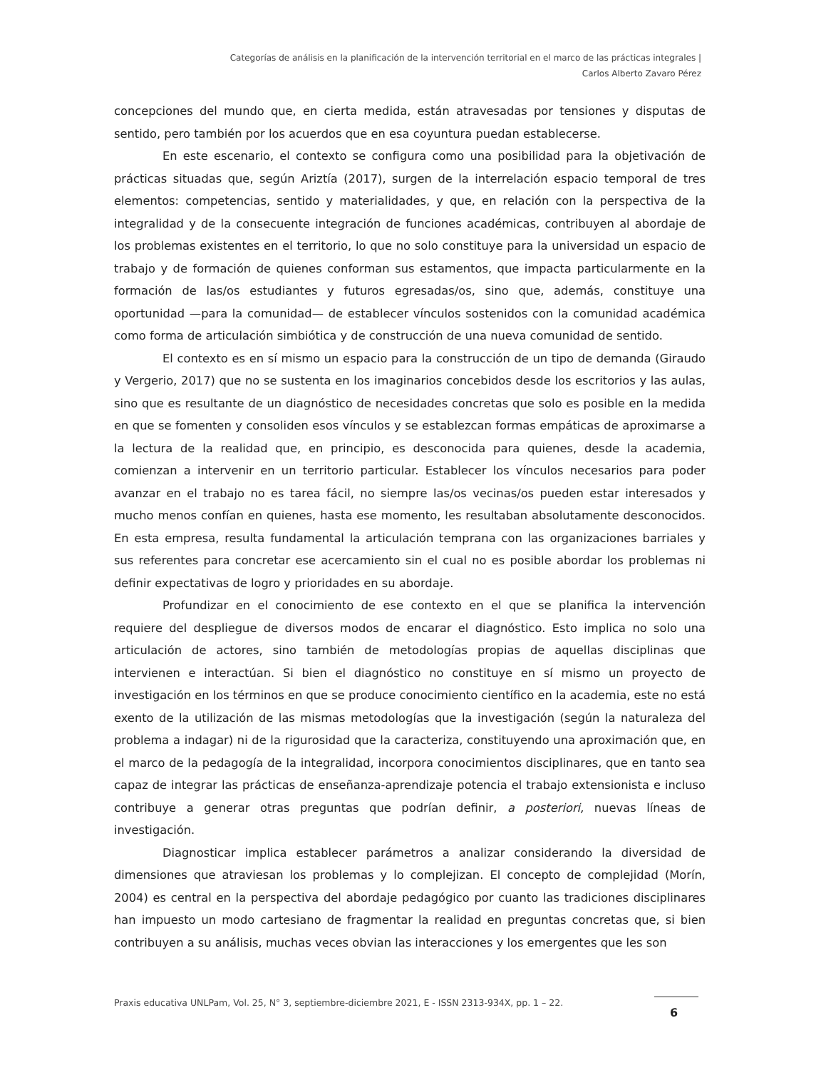Categorías de análisis en la planificación de la intervención territorial en el marco de las prácticas integrales |
Carlos Alberto Zavaro Pérez
concepciones del mundo que, en cierta medida, están atravesadas por tensiones y disputas de sentido, pero también por los acuerdos que en esa coyuntura puedan establecerse.
En este escenario, el contexto se configura como una posibilidad para la objetivación de prácticas situadas que, según Ariztía (2017), surgen de la interrelación espacio temporal de tres elementos: competencias, sentido y materialidades, y que, en relación con la perspectiva de la integralidad y de la consecuente integración de funciones académicas, contribuyen al abordaje de los problemas existentes en el territorio, lo que no solo constituye para la universidad un espacio de trabajo y de formación de quienes conforman sus estamentos, que impacta particularmente en la formación de las/os estudiantes y futuros egresadas/os, sino que, además, constituye una oportunidad —para la comunidad— de establecer vínculos sostenidos con la comunidad académica como forma de articulación simbiótica y de construcción de una nueva comunidad de sentido.
El contexto es en sí mismo un espacio para la construcción de un tipo de demanda (Giraudo y Vergerio, 2017) que no se sustenta en los imaginarios concebidos desde los escritorios y las aulas, sino que es resultante de un diagnóstico de necesidades concretas que solo es posible en la medida en que se fomenten y consoliden esos vínculos y se establezcan formas empáticas de aproximarse a la lectura de la realidad que, en principio, es desconocida para quienes, desde la academia, comienzan a intervenir en un territorio particular. Establecer los vínculos necesarios para poder avanzar en el trabajo no es tarea fácil, no siempre las/os vecinas/os pueden estar interesados y mucho menos confían en quienes, hasta ese momento, les resultaban absolutamente desconocidos. En esta empresa, resulta fundamental la articulación temprana con las organizaciones barriales y sus referentes para concretar ese acercamiento sin el cual no es posible abordar los problemas ni definir expectativas de logro y prioridades en su abordaje.
Profundizar en el conocimiento de ese contexto en el que se planifica la intervención requiere del despliegue de diversos modos de encarar el diagnóstico. Esto implica no solo una articulación de actores, sino también de metodologías propias de aquellas disciplinas que intervienen e interactúan. Si bien el diagnóstico no constituye en sí mismo un proyecto de investigación en los términos en que se produce conocimiento científico en la academia, este no está exento de la utilización de las mismas metodologías que la investigación (según la naturaleza del problema a indagar) ni de la rigurosidad que la caracteriza, constituyendo una aproximación que, en el marco de la pedagogía de la integralidad, incorpora conocimientos disciplinares, que en tanto sea capaz de integrar las prácticas de enseñanza-aprendizaje potencia el trabajo extensionista e incluso contribuye a generar otras preguntas que podrían definir, a posteriori, nuevas líneas de investigación.
Diagnosticar implica establecer parámetros a analizar considerando la diversidad de dimensiones que atraviesan los problemas y lo complejizan. El concepto de complejidad (Morín, 2004) es central en la perspectiva del abordaje pedagógico por cuanto las tradiciones disciplinares han impuesto un modo cartesiano de fragmentar la realidad en preguntas concretas que, si bien contribuyen a su análisis, muchas veces obvian las interacciones y los emergentes que les son
Praxis educativa UNLPam, Vol. 25, N° 3, septiembre-diciembre 2021, E - ISSN 2313-934X, pp. 1 – 22.
6